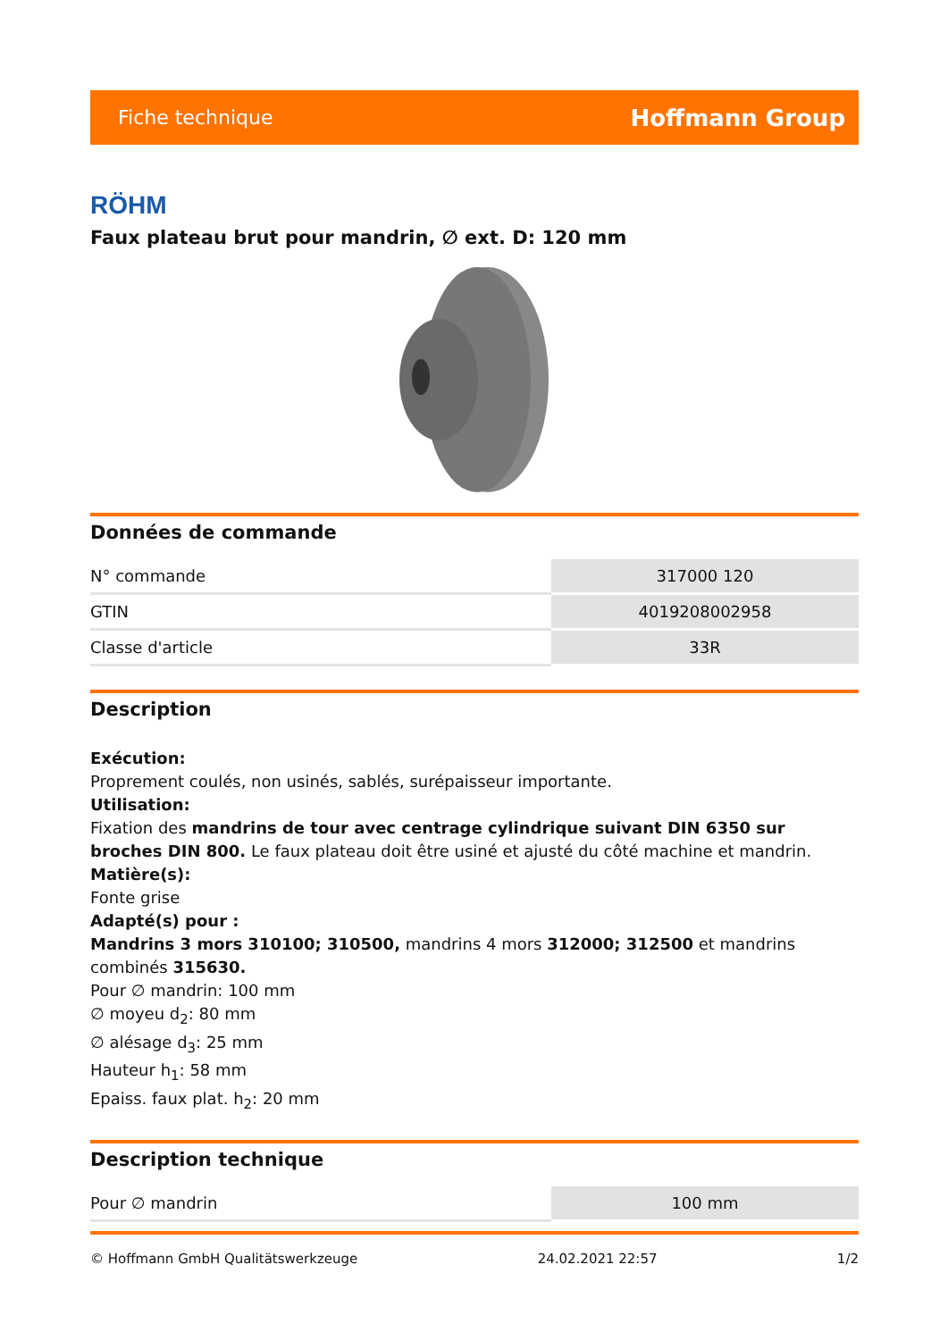Fiche technique Hoffmann Group
RÖHM
Faux plateau brut pour mandrin, ∅ ext. D: 120 mm
Données de commande
| N° commande | 317000 120 |
| GTIN | 4019208002958 |
| Classe d'article | 33R |
Description
Exécution:
Proprement coulés, non usinés, sablés, surépaisseur importante.
Utilisation:
Fixation des mandrins de tour avec centrage cylindrique suivant DIN 6350 sur broches DIN 800. Le faux plateau doit être usiné et ajusté du côté machine et mandrin.
Matière(s):
Fonte grise
Adapté(s) pour :
Mandrins 3 mors 310100; 310500, mandrins 4 mors 312000; 312500 et mandrins combinés 315630.
Pour ∅ mandrin: 100 mm
∅ moyeu d<sub>2</sub>: 80 mm
∅ alésage d<sub>3</sub>: 25 mm
Hauteur h<sub>1</sub>: 58 mm
Epaiss. faux plat. h<sub>2</sub>: 20 mm
Description technique
| Pour ∅ mandrin | 100 mm |
© Hoffmann GmbH Qualitätswerkzeuge 24.02.2021 22:57 1/2